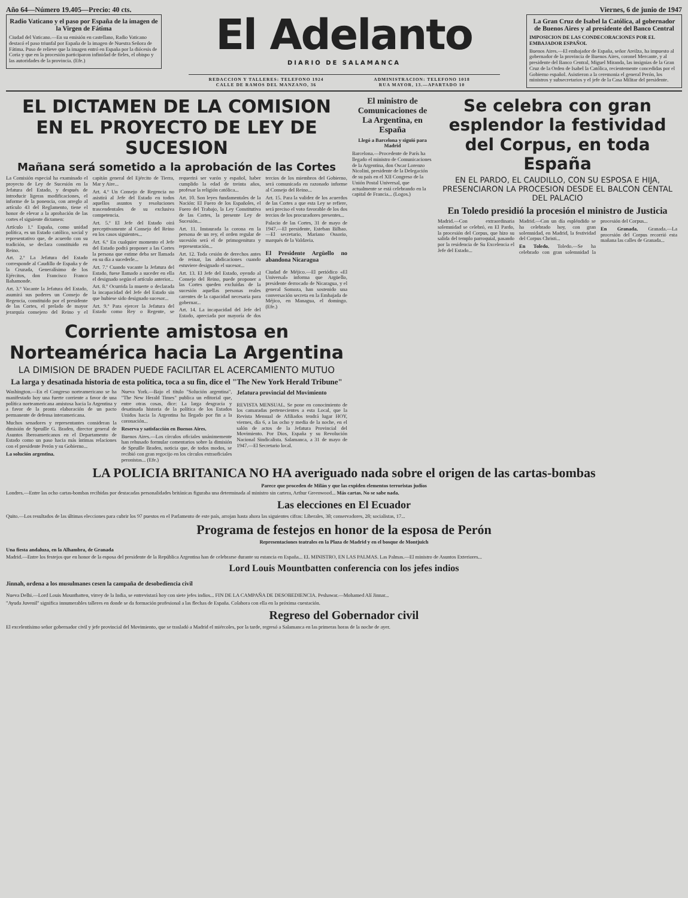Año 64—Número 19.405—Precio: 40 cts.
Radio Vaticano y el paso por España de la imagen de la Virgen de Fátima
Ciudad del Vaticano.—En su emisión en castellano, Radio Vaticano destacó el paso triunfal por España de la imagen de Nuestra Señora de Fátima. Puso de relieve que la imagen entró en España por la diócesis de Coria y que en la procesión participaron infinidad de fieles, el obispo y las autoridades de la provincia. (Efe.)
El Adelanto
DIARIO DE SALAMANCA
REDACCION Y TALLERES: TELEFONO 1924
CALLE DE RAMOS DEL MANZANO, 36
ADMINISTRACION: TELEFONO 1018
RUA MAYOR, 13.—APARTADO 10
Viernes, 6 de junio de 1947
La Gran Cruz de Isabel la Católica, al gobernador de Buenos Aires y al presidente del Banco Central
IMPOSICION DE LAS CONDECORACIONES POR EL EMBAJADOR ESPAÑOL
Buenos Aires.—El embajador de España, señor Areilza, ha impuesto al gobernador de la provincia de Buenos Aires, coronel Mercante, y al presidente del Banco Central, Miguel Miranda, las insignias de la Gran Cruz de la Orden de Isabel la Católica, recientemente concedidas por el Gobierno español. Asistieron a la ceremonia el general Perón, los ministros y subsecretarios y el jefe de la Casa Militar del presidente.
EL DICTAMEN DE LA COMISION EN EL PROYECTO DE LEY DE SUCESION
Mañana será sometido a la aprobación de las Cortes
La Comisión especial ha examinado el proyecto de Ley de Sucesión en la Jefatura del Estado, y después de introducir ligeras modificaciones, el informe de la ponencia, con arreglo al artículo 43 del Reglamento, tiene el honor de elevar a la aprobación de las cortes el siguiente dictamen:
Artículo 1.º España, como unidad política, es un Estado católico, social y representativo que, de acuerdo con su tradición, se declara constituido en Reino.
Art. 2.º La Jefatura del Estado corresponde al Caudillo de España y de la Cruzada, Generalísimo de los Ejércitos, don Francisco Franco Bahamonde.
Art. 3.º Vacante la Jefatura del Estado, asumirá sus poderes un Consejo de Regencia, constituido por el presidente de las Cortes, el prelado de mayor jerarquía consejero del Reino y el capitán general del Ejército de Tierra, Mar y Aire...
Art. 4.º Un Consejo de Regencia no asistirá al Jefe del Estado en todos aquellos asuntos y resoluciones trascendentales de su exclusiva competencia.
Art. 5.º El Jefe del Estado oirá preceptivamente al Consejo del Reino en los casos siguientes...
Art. 6.º En cualquier momento el Jefe del Estado podrá proponer a las Cortes la persona que estime deba ser llamada en su día a sucederle...
Art. 7.º Cuando vacante la Jefatura del Estado, fuese llamado a suceder en ella el designado según el artículo anterior...
Art. 8.º Ocurrida la muerte o declarada la incapacidad del Jefe del Estado sin que hubiese sido designado sucesor...
Art. 9.º Para ejercer la Jefatura del Estado como Rey o Regente, se requerirá ser varón y español, haber cumplido la edad de treinta años, profesar la religión católica...
Art. 10. Son leyes fundamentales de la Nación: El Fuero de los Españoles, el Fuero del Trabajo, la Ley Constitutiva de las Cortes, la presente Ley de Sucesión...
Art. 11. Instaurada la corona en la persona de un rey, el orden regular de sucesión será el de primogenitura y representación...
Art. 12. Toda cesión de derechos antes de reinar, las abdicaciones cuando estuviere designado el sucesor...
Art. 13. El Jefe del Estado, oyendo al Consejo del Reino, puede proponer a las Cortes queden excluídas de la sucesión aquellas personas reales carentes de la capacidad necesaria para gobernar...
Art. 14. La incapacidad del Jefe del Estado, apreciada por mayoría de dos tercios de los miembros del Gobierno, será comunicada en razonado informe al Consejo del Reino...
Art. 15. Para la validez de los acuerdos de las Cortes a que esta Ley se refiere, será preciso el voto favorable de los dos tercios de los procuradores presentes...
Palacio de las Cortes, 31 de mayo de 1947.—El presidente, Esteban Bilbao.—El secretario, Mariano Ossorio, marqués de la Valdavia.
El Presidente Argüello no abandona Nicaragua
Ciudad de Méjico.—El periódico «El Universal» informa que Argüello, presidente derrocado de Nicaragua, y el general Somoza, han sostenido una conversación secreta en la Embajada de Méjico, en Managua, el domingo. (Efe.)
Corriente amistosa en Norteamérica hacia La Argentina
LA DIMISION DE BRADEN PUEDE FACILITAR EL ACERCAMIENTO MUTUO
La larga y desatinada historia de esta política, toca a su fin, dice el "The New York Herald Tribune"
Washington.—En el Congreso norteamericano se ha manifestado hoy una fuerte corriente a favor de una política norteamericana amistosa hacia la Argentina y a favor de la pronta elaboración de un pacto permanente de defensa interamericana.
Muchos senadores y representantes consideran la dimisión de Spruille G. Braden, director general de Asuntos Iberoamericanos en el Departamento de Estado como un paso hacia más íntimas relaciones con el presidente Perón y su Gobierno...
La solución argentina.
Nueva York.—Bajo el título "Solución argentina", "The New Herald Times" publica un editorial que, entre otras cosas, dice: La larga desgracia y desatinada historia de la política de los Estados Unidos hacia la Argentina ha llegado por fin a la coronación...
Reserva y satisfacción en Buenos Aires.
Buenos Aires.—Los círculos oficiales unánimemente han rehusado formular comentarios sobre la dimisión de Spruille Braden, noticia que, de todos modos, se recibió con gran regocijo en los círculos extraoficiales peronistas... (Efe.)
Jefatura provincial del Movimiento
REVISTA MENSUAL. Se pone en conocimiento de los camaradas pertenecientes a esta Local, que la Revista Mensual de Afiliados tendrá lugar HOY, viernes, día 6, a las ocho y media de la noche, en el salón de actos de la Jefatura Provincial del Movimiento. Por Dios, España y su Revolución Nacional Sindicalista. Salamanca, a 31 de mayo de 1947.—El Secretario local.
El ministro de Comunicaciones de La Argentina, en España
Llegó a Barcelona y siguió para Madrid
Barcelona.—Procedente de París ha llegado el ministro de Comunicaciones de la Argentina, don Oscar Lorenzo Nicolini, presidente de la Delegación de su país en el XII Congreso de la Unión Postal Universal, que actualmente se está celebrando en la capital de Francia... (Logos.)
Se celebra con gran esplendor la festividad del Corpus, en toda España
EN EL PARDO, EL CAUDILLO, CON SU ESPOSA E HIJA, PRESENCIARON LA PROCESION DESDE EL BALCON CENTAL DEL PALACIO
En Toledo presidió la procesión el ministro de Justicia
Madrid.—Con extraordinaria solemnidad se celebró, en El Pardo, la procesión del Corpus, que hizo su salida del templo parroquial, pasando por la residencia de Su Excelencia el Jefe del Estado...
Madrid.—Con un día espléndido se ha celebrado hoy, con gran solemnidad, en Madrid, la festividad del Corpus Christi...
En Toledo. Toledo.—Se ha celebrado con gran solemnidad la procesión del Corpus...
En Granada. Granada.—La procesión del Corpus recorrió esta mañana las calles de Granada...
LA POLICIA BRITANICA NO HA averiguado nada sobre el origen de las cartas-bombas
Parece que proceden de Milán y que las expiden elementos terroristas judíos
Londres.—Entre las ocho cartas-bombas recibidas por destacadas personalidades británicas figuraba una determinada al ministro sin cartera, Arthur Greenwood... Más cartas. No se sabe nada.
Las elecciones en El Ecuador
Quito.—Los resultados de las últimas elecciones para cubrir los 97 puestos en el Parlamento de este país, arrojan hasta ahora las siguientes cifras: Liberales, 38; conservadores, 28; socialistas, 17...
Programa de festejos en honor de la esposa de Perón
Representaciones teatrales en la Plaza de Madrid y en el bosque de Montjuich
Una fiesta andaluza, en la Alhambra, de Granada
Madrid.—Entre los festejos que en honor de la esposa del presidente de la República Argentina han de celebrarse durante su estancia en España... EL MINISTRO, EN LAS PALMAS. Las Palmas.—El ministro de Asuntos Exteriores...
Lord Louis Mountbatten conferencia con los jefes indios
Jinnah, ordena a los musulmanes cesen la campaña de desobediencia civil
Nueva Delhi.—Lord Louis Mountbatten, virrey de la India, se entrevistará hoy con siete jefes indios... FIN DE LA CAMPAÑA DE DESOBEDIENCIA. Peshawar.—Mohamed Alí Jinnar...
"Ayuda Juvenil" significa innumerables talleres en donde se da formación profesional a las flechas de España. Colabora con ella en la próxima cuestación.
Regreso del Gobernador civil
El excelentísimo señor gobernador civil y jefe provincial del Movimiento, que se trasladó a Madrid el miércoles, por la tarde, regresó a Salamanca en las primeras horas de la noche de ayer.